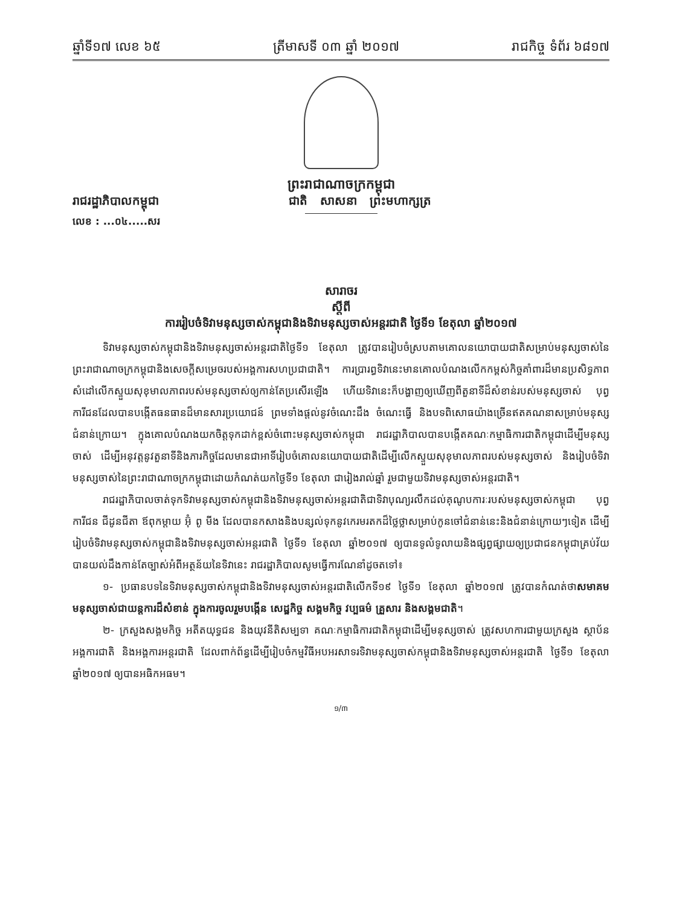ឆ្នាំទី១៧ លេខ ៦៥ ត្រីមាសទី ០៣ ឆ្នាំ ២០១៧ រាជកិច្ច ទំព័រ ៦៨១៧
ព្រះរាជាណាចក្រកម្ពុជា
រាជរដ្ឋាភិបាលកម្ពុជា ជាតិ សាសនា ព្រះមហាក្សត្រ
លេខ : ...០៤.....សរ
សារាចរ
ស្តីពី
ការរៀបចំទិវាមនុស្សចាស់កម្ពុជានិងទិវាមនុស្សចាស់អន្តរជាតិ ថ្ងៃទី១ ខែតុលា ឆ្នាំ២០១៧
ទិវាមនុស្សចាស់កម្ពុជានិងទិវាមនុស្សចាស់អន្តរជាតិថ្ងៃទី១ ខែតុលា ត្រូវបានរៀបចំស្របតាមគោលនយោបាយជាតិសម្រាប់មនុស្សចាស់នៃព្រះរាជាណាចក្រកម្ពុជានិងសេចក្តីសម្រេចរបស់អង្គការសហប្រជាជាតិ។ ការប្រារព្ធទិវានេះមានគោលបំណងលើកកម្ពស់កិច្ចគាំពារដ៏មានប្រសិទ្ធភាពសំដៅលើកស្ទួយសុខុមាលភាពរបស់មនុស្សចាស់ឲ្យកាន់តែប្រសើរឡើង ហើយទិវានេះក៏បង្ហាញឲ្យឃើញពីតួនាទីដ៏សំខាន់របស់មនុស្សចាស់ បុព្វការីជនដែលបានបង្កើតធនធានដ៏មានសារប្រយោជន៍ ព្រមទាំងផ្តល់នូវចំណេះដឹង ចំណេះធ្វើ និងបទពិសោធយ៉ាងច្រើនឥតគណនាសម្រាប់មនុស្សជំនាន់ក្រោយ។ ក្នុងគោលបំណងយកចិត្តទុកដាក់ខ្ពស់ចំពោះមនុស្សចាស់កម្ពុជា រាជរដ្ឋាភិបាលបានបង្កើតគណៈកម្មាធិការជាតិកម្ពុជាដើម្បីមនុស្សចាស់ ដើម្បីអនុវត្តនូវតួនាទីនិងភារកិច្ចដែលមានជាអាទិ៍រៀបចំគោលនយោបាយជាតិដើម្បីលើកស្ទួយសុខុមាលភាពរបស់មនុស្សចាស់ និងរៀបចំទិវាមនុស្សចាស់នៃព្រះរាជាណាចក្រកម្ពុជាដោយកំណត់យកថ្ងៃទី១ ខែតុលា ជារៀងរាល់ឆ្នាំ រួមជាមួយទិវាមនុស្សចាស់អន្តរជាតិ។
រាជរដ្ឋាភិបាលចាត់ទុកទិវាមនុស្សចាស់កម្ពុជានិងទិវាមនុស្សចាស់អន្តរជាតិជាទិវាបុណ្យរលឹកដល់គុណូបការៈរបស់មនុស្សចាស់កម្ពុជា បុព្វការីជន ជីដូនជីតា ឪពុកម្តាយ អ៊ុំ ពូ មីង ដែលបានកសាងនិងបន្សល់ទុកនូវកេរមរតកដ៏ថ្លៃថ្លាសម្រាប់កូនចៅជំនាន់នេះនិងជំនាន់ក្រោយៗទៀត ដើម្បីរៀបចំទិវាមនុស្សចាស់កម្ពុជានិងទិវាមនុស្សចាស់អន្តរជាតិ ថ្ងៃទី១ ខែតុលា ឆ្នាំ២០១៧ ឲ្យបានទូលំទូលាយនិងផ្សព្វផ្សាយឲ្យប្រជាជនកម្ពុជាគ្រប់វ័យបានយល់ដឹងកាន់តែច្បាស់អំពីអត្ថន័យនៃទិវានេះ រាជរដ្ឋាភិបាលសូមធ្វើការណែនាំដូចតទៅ៖
១- ប្រធានបទនៃទិវាមនុស្សចាស់កម្ពុជានិងទិវាមនុស្សចាស់អន្តរជាតិលើកទី១៩ ថ្ងៃទី១ ខែតុលា ឆ្នាំ២០១៧ ត្រូវបានកំណត់ថាសមាគមមនុស្សចាស់ជាយន្តការដ៏សំខាន់ ក្នុងការចូលរួមបង្កើន សេដ្ឋកិច្ច សង្គមកិច្ច វប្បធម៌ គ្រួសារ និងសង្គមជាតិ។
២- ក្រសួងសង្គមកិច្ច អតីតយុទ្ធជន និងយុវនីតិសម្បទា គណៈកម្មាធិការជាតិកម្ពុជាដើម្បីមនុស្សចាស់ ត្រូវសហការជាមួយក្រសួង ស្ថាប័ន អង្គការជាតិ និងអង្គការអន្តរជាតិ ដែលពាក់ព័ន្ធដើម្បីរៀបចំកម្មវិធីអបអរសាទរទិវាមនុស្សចាស់កម្ពុជានិងទិវាមនុស្សចាស់អន្តរជាតិ ថ្ងៃទី១ ខែតុលា ឆ្នាំ២០១៧ ឲ្យបានអធិកអធម។
១/៣